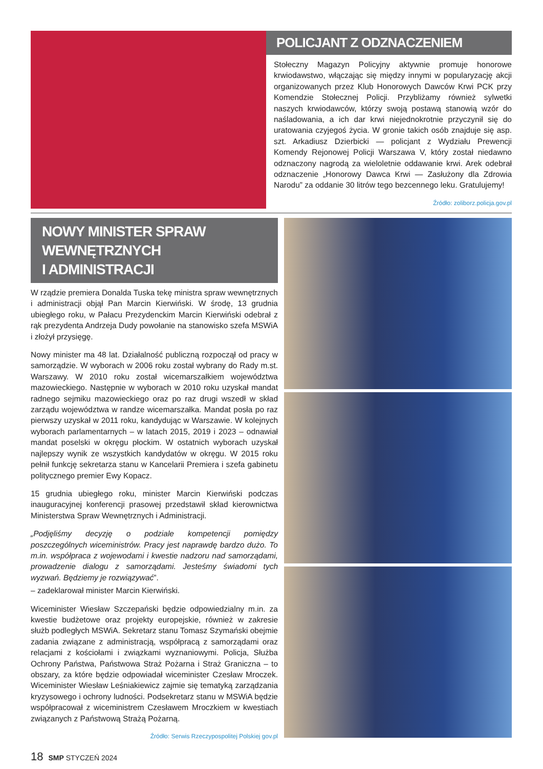POLICJANT Z ODZNACZENIEM
Stołeczny Magazyn Policyjny aktywnie promuje honorowe krwiodawstwo, włączając się między innymi w popularyzację akcji organizowanych przez Klub Honorowych Dawców Krwi PCK przy Komendzie Stołecznej Policji. Przybliżamy również sylwetki naszych krwiodawców, którzy swoją postawą stanowią wzór do naśladowania, a ich dar krwi niejednokrotnie przyczynił się do uratowania czyjegoś życia. W gronie takich osób znajduje się asp. szt. Arkadiusz Dzierbicki — policjant z Wydziału Prewencji Komendy Rejonowej Policji Warszawa V, który został niedawno odznaczony nagrodą za wieloletnie oddawanie krwi. Arek odebrał odznaczenie „Honorowy Dawca Krwi — Zasłużony dla Zdrowia Narodu” za oddanie 30 litrów tego bezcennego leku. Gratulujemy!
Źródło: zoliborz.policja.gov.pl
NOWY MINISTER SPRAW WEWNĘTRZNYCH
I ADMINISTRACJI
W rządzie premiera Donalda Tuska tekę ministra spraw wewnętrznych i administracji objął Pan Marcin Kierwiński. W środę, 13 grudnia ubiegłego roku, w Pałacu Prezydenckim Marcin Kierwiński odebrał z rąk prezydenta Andrzeja Dudy powołanie na stanowisko szefa MSWiA i złożył przysięgę.
Nowy minister ma 48 lat. Działalność publiczną rozpoczął od pracy w samorządzie. W wyborach w 2006 roku został wybrany do Rady m.st. Warszawy. W 2010 roku został wicemarszałkiem województwa mazowieckiego. Następnie w wyborach w 2010 roku uzyskał mandat radnego sejmiku mazowieckiego oraz po raz drugi wszedł w skład zarządu województwa w randze wicemarszałka. Mandat posła po raz pierwszy uzyskał w 2011 roku, kandydując w Warszawie. W kolejnych wyborach parlamentarnych – w latach 2015, 2019 i 2023 – odnawiał mandat poselski w okręgu płockim. W ostatnich wyborach uzyskał najlepszy wynik ze wszystkich kandydatów w okręgu. W 2015 roku pełnił funkcję sekretarza stanu w Kancelarii Premiera i szefa gabinetu politycznego premier Ewy Kopacz.
15 grudnia ubiegłego roku, minister Marcin Kierwiński podczas inauguracyjnej konferencji prasowej przedstawił skład kierownictwa Ministerstwa Spraw Wewnętrznych i Administracji.
„Podjęliśmy decyzję o podziale kompetencji pomiędzy poszczególnych wiceministrów. Pracy jest naprawdę bardzo dużo. To m.in. współpraca z wojewodami i kwestie nadzoru nad samorządami, prowadzenie dialogu z samorządami. Jesteśmy świadomi tych wyzwań. Będziemy je rozwiązywać”.
– zadeklarował minister Marcin Kierwiński.
Wiceminister Wiesław Szczepański będzie odpowiedzialny m.in. za kwestie budżetowe oraz projekty europejskie, również w zakresie służb podległych MSWiA. Sekretarz stanu Tomasz Szymański obejmie zadania związane z administracją, współpracą z samorządami oraz relacjami z kościołami i związkami wyznaniowymi. Policja, Służba Ochrony Państwa, Państwowa Straż Pożarna i Straż Graniczna – to obszary, za które będzie odpowiadał wiceminister Czesław Mroczek. Wiceminister Wiesław Leśniakiewicz zajmie się tematyką zarządzania kryzysowego i ochrony ludności. Podsekretarz stanu w MSWiA będzie współpracował z wiceministrem Czesławem Mroczkiem w kwestiach związanych z Państwową Strażą Pożarną.
Źródło: Serwis Rzeczypospolitej Polskiej gov.pl
18 SMP STYCZEŃ 2024